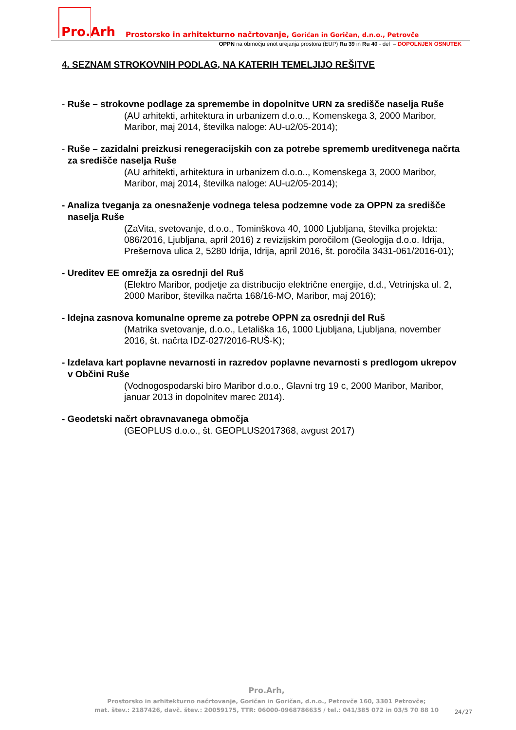Pro.Arh
Prostorsko in arhitekturno načrtovanje, Gorićan in Goričan, d.n.o., Petrovče
OPPN na območju enot urejanja prostora (EUP) Ru 39 in Ru 40 - del – DOPOLNJEN OSNUTEK
4. SEZNAM STROKOVNIH PODLAG, NA KATERIH TEMELJIJO REŠITVE
- Ruše – strokovne podlage za spremembe in dopolnitve URN za središče naselja Ruše
(AU arhitekti, arhitektura in urbanizem d.o.o.., Komenskega 3, 2000 Maribor, Maribor, maj 2014, številka naloge: AU-u2/05-2014);
- Ruše – zazidalni preizkusi renegeracijskih con za potrebe sprememb ureditvenega načrta za središče naselja Ruše
(AU arhitekti, arhitektura in urbanizem d.o.o.., Komenskega 3, 2000 Maribor, Maribor, maj 2014, številka naloge: AU-u2/05-2014);
- Analiza tveganja za onesnaženje vodnega telesa podzemne vode za OPPN za središče naselja Ruše
(ZaVita, svetovanje, d.o.o., Tominškova 40, 1000 Ljubljana, številka projekta: 086/2016, Ljubljana, april 2016) z revizijskim poročilom (Geologija d.o.o. Idrija, Prešernova ulica 2, 5280 Idrija, Idrija, april 2016, št. poročila 3431-061/2016-01);
- Ureditev EE omrežja za osrednji del Ruš
(Elektro Maribor, podjetje za distribucijo električne energije, d.d., Vetrinjska ul. 2, 2000 Maribor, številka načrta 168/16-MO, Maribor, maj 2016);
- Idejna zasnova komunalne opreme za potrebe OPPN za osrednji del Ruš
(Matrika svetovanje, d.o.o., Letališka 16, 1000 Ljubljana, Ljubljana, november 2016, št. načrta IDZ-027/2016-RUŠ-K);
- Izdelava kart poplavne nevarnosti in razredov poplavne nevarnosti s predlogom ukrepov v Občini Ruše
(Vodnogospodarski biro Maribor d.o.o., Glavni trg 19 c, 2000 Maribor, Maribor, januar 2013 in dopolnitev marec 2014).
- Geodetski načrt obravnavanega območja
(GEOPLUS d.o.o., št. GEOPLUS2017368, avgust 2017)
Pro.Arh,
Prostorsko in arhitekturno načrtovanje, Goričan in Goričan, d.n.o., Petrovče 160, 3301 Petrovče;
mat. štev.: 2187426, davč. štev.: 20059175, TTR: 06000-0968786635 / tel.: 041/385 072 in 03/5 70 88 10
24/27